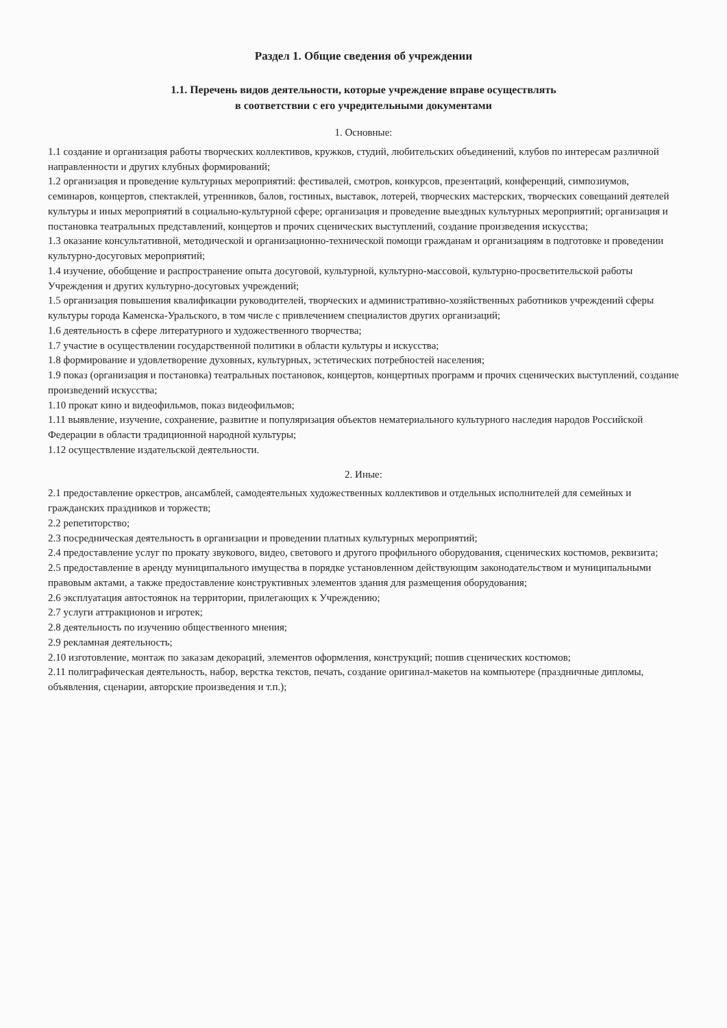Раздел 1. Общие сведения об учреждении
1.1. Перечень видов деятельности, которые учреждение вправе осуществлять
в соответствии с его учредительными документами
1. Основные:
1.1 создание и организация работы творческих коллективов, кружков, студий, любительских объединений, клубов по интересам различной направленности и других клубных формирований;
1.2 организация и проведение культурных мероприятий: фестивалей, смотров, конкурсов, презентаций, конференций, симпозиумов, семинаров, концертов, спектаклей, утренников, балов, гостиных, выставок, лотерей, творческих мастерских, творческих совещаний деятелей культуры и иных мероприятий в социально-культурной сфере; организация и проведение выездных культурных мероприятий; организация и постановка театральных представлений, концертов и прочих сценических выступлений, создание произведения искусства;
1.3 оказание консультативной, методической и организационно-технической помощи гражданам и организациям в подготовке и проведении культурно-досуговых мероприятий;
1.4 изучение, обобщение и распространение опыта досуговой, культурной, культурно-массовой, культурно-просветительской работы Учреждения и других культурно-досуговых учреждений;
1.5 организация повышения квалификации руководителей, творческих и административно-хозяйственных работников учреждений сферы культуры города Каменска-Уральского, в том числе с привлечением специалистов других организаций;
1.6 деятельность в сфере литературного и художественного творчества;
1.7 участие в осуществлении государственной политики в области культуры и искусства;
1.8 формирование и удовлетворение духовных, культурных, эстетических потребностей населения;
1.9 показ (организация и постановка) театральных постановок, концертов, концертных программ и прочих сценических выступлений, создание произведений искусства;
1.10 прокат кино и видеофильмов, показ видеофильмов;
1.11 выявление, изучение, сохранение, развитие и популяризация объектов нематериального культурного наследия народов Российской Федерации в области традиционной народной культуры;
1.12 осуществление издательской деятельности.
2. Иные:
2.1 предоставление оркестров, ансамблей, самодеятельных художественных коллективов и отдельных исполнителей для семейных и гражданских праздников и торжеств;
2.2 репетиторство;
2.3 посредническая деятельность в организации и проведении платных культурных мероприятий;
2.4 предоставление услуг по прокату звукового, видео, светового и другого профильного оборудования, сценических костюмов, реквизита;
2.5 предоставление в аренду муниципального имущества в порядке установленном действующим законодательством и муниципальными правовым актами, а также предоставление конструктивных элементов здания для размещения оборудования;
2.6 эксплуатация автостоянок на территории, прилегающих к Учреждению;
2.7 услуги аттракционов и игротек;
2.8 деятельность по изучению общественного мнения;
2.9 рекламная деятельность;
2.10 изготовление, монтаж по заказам декораций, элементов оформления, конструкций; пошив сценических костюмов;
2.11 полиграфическая деятельность, набор, верстка текстов, печать, создание оригинал-макетов на компьютере (праздничные дипломы, объявления, сценарии, авторские произведения и т.п.);